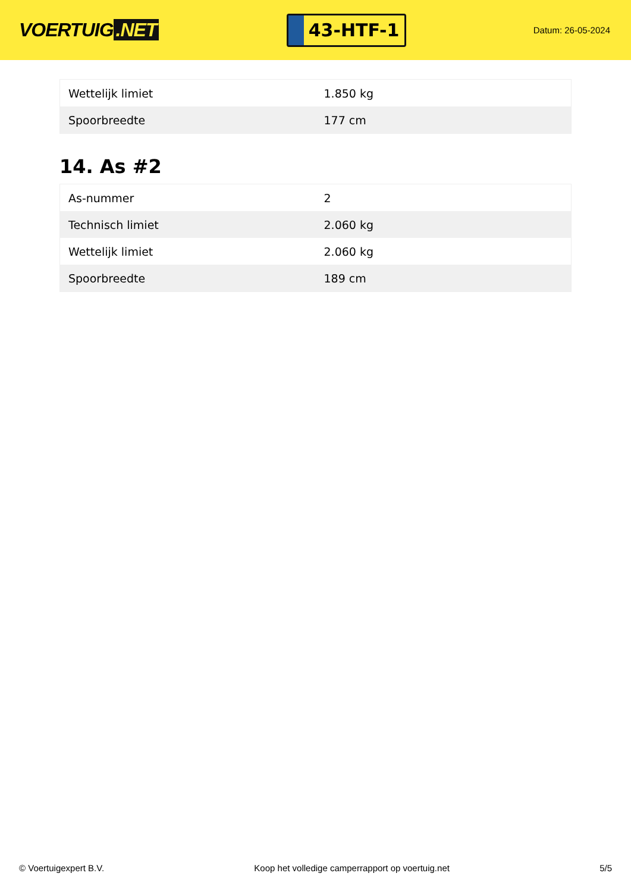VOERTUIG.NET
43-HTF-1
Datum: 26-05-2024
| Wettelijk limiet | 1.850 kg |
| Spoorbreedte | 177 cm |
14. As #2
| As-nummer | 2 |
| Technisch limiet | 2.060 kg |
| Wettelijk limiet | 2.060 kg |
| Spoorbreedte | 189 cm |
© Voertuigexpert B.V. Koop het volledige camperrapport op voertuig.net 5/5